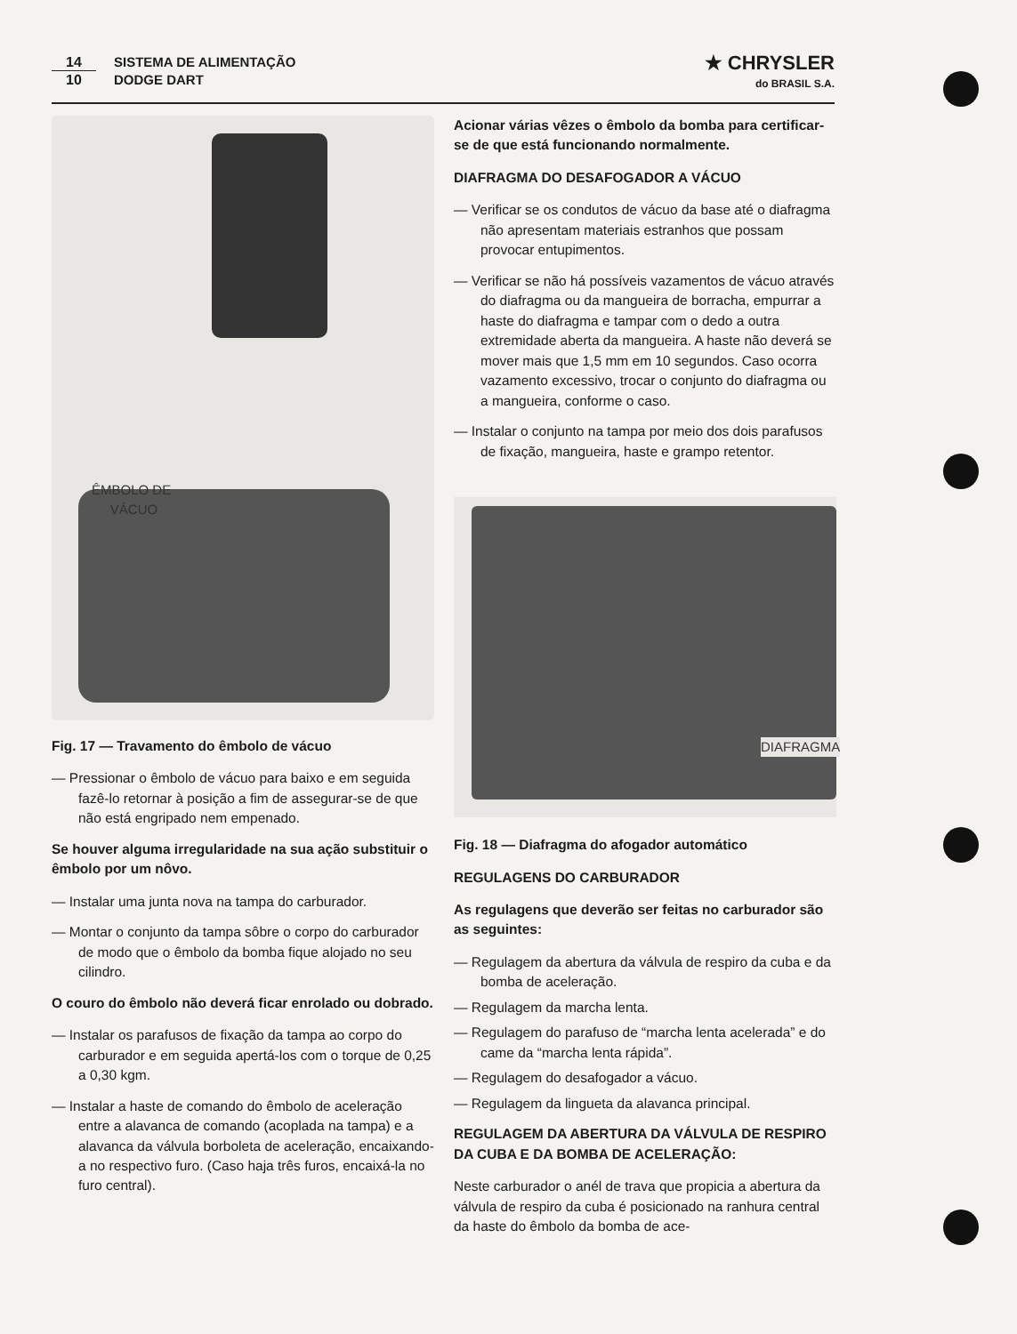14
10
SISTEMA DE ALIMENTAÇÃO
DODGE DART
★ CHRYSLER
do BRASIL S.A.
ÊMBOLO DE
VÁCUO
Fig. 17 — Travamento do êmbolo de vácuo
— Pressionar o êmbolo de vácuo para baixo e em seguida fazê-lo retornar à posição a fim de assegurar-se de que não está engripado nem empenado.
Se houver alguma irregularidade na sua ação substituir o êmbolo por um nôvo.
— Instalar uma junta nova na tampa do carburador.
— Montar o conjunto da tampa sôbre o corpo do carburador de modo que o êmbolo da bomba fique alojado no seu cilindro.
O couro do êmbolo não deverá ficar enrolado ou dobrado.
— Instalar os parafusos de fixação da tampa ao corpo do carburador e em seguida apertá-los com o torque de 0,25 a 0,30 kgm.
— Instalar a haste de comando do êmbolo de aceleração entre a alavanca de comando (acoplada na tampa) e a alavanca da válvula borboleta de aceleração, encaixando-a no respectivo furo. (Caso haja três furos, encaixá-la no furo central).
Acionar várias vêzes o êmbolo da bomba para certificar-se de que está funcionando normalmente.
DIAFRAGMA DO DESAFOGADOR A VÁCUO
— Verificar se os condutos de vácuo da base até o diafragma não apresentam materiais estranhos que possam provocar entupimentos.
— Verificar se não há possíveis vazamentos de vácuo através do diafragma ou da mangueira de borracha, empurrar a haste do diafragma e tampar com o dedo a outra extremidade aberta da mangueira. A haste não deverá se mover mais que 1,5 mm em 10 segundos. Caso ocorra vazamento excessivo, trocar o conjunto do diafragma ou a mangueira, conforme o caso.
— Instalar o conjunto na tampa por meio dos dois parafusos de fixação, mangueira, haste e grampo retentor.
DIAFRAGMA
Fig. 18 — Diafragma do afogador automático
REGULAGENS DO CARBURADOR
As regulagens que deverão ser feitas no carburador são as seguintes:
— Regulagem da abertura da válvula de respiro da cuba e da bomba de aceleração.
— Regulagem da marcha lenta.
— Regulagem do parafuso de “marcha lenta acelerada” e do came da “marcha lenta rápida”.
— Regulagem do desafogador a vácuo.
— Regulagem da lingueta da alavanca principal.
REGULAGEM DA ABERTURA DA VÁLVULA DE RESPIRO DA CUBA E DA BOMBA DE ACELERAÇÃO:
Neste carburador o anél de trava que propicia a abertura da válvula de respiro da cuba é posicionado na ranhura central da haste do êmbolo da bomba de ace-